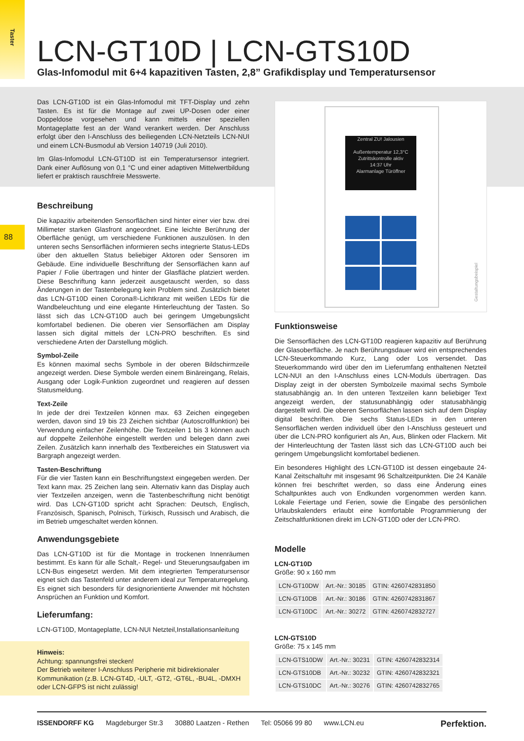Taster
88
LCN-GT10D | LCN-GTS10D
Glas-Infomodul mit 6+4 kapazitiven Tasten, 2,8” Grafikdisplay und Temperatursensor
Das LCN-GT10D ist ein Glas-Infomodul mit TFT-Display und zehn Tasten. Es ist für die Montage auf zwei UP-Dosen oder einer Doppeldose vorgesehen und kann mittels einer speziellen Montageplatte fest an der Wand verankert werden. Der Anschluss erfolgt über den I-Anschluss des beiliegenden LCN-Netzteils LCN-NUI und einem LCN-Busmodul ab Version 140719 (Juli 2010).
Im Glas-Infomodul LCN-GT10D ist ein Temperatursensor integriert. Dank einer Auflösung von 0,1 °C und einer adaptiven Mittelwertbildung liefert er praktisch rauschfreie Messwerte.
Beschreibung
Die kapazitiv arbeitenden Sensorflächen sind hinter einer vier bzw. drei Millimeter starken Glasfront angeordnet. Eine leichte Berührung der Oberfläche genügt, um verschiedene Funktionen auszulösen. In den unteren sechs Sensorflächen informieren sechs integrierte Status-LEDs über den aktuellen Status beliebiger Aktoren oder Sensoren im Gebäude. Eine individuelle Beschriftung der Sensorflächen kann auf Papier / Folie übertragen und hinter der Glasfläche platziert werden. Diese Beschriftung kann jederzeit ausgetauscht werden, so dass Änderungen in der Tastenbelegung kein Problem sind. Zusätzlich bietet das LCN-GT10D einen Corona®-Lichtkranz mit weißen LEDs für die Wandbeleuchtung und eine elegante Hinterleuchtung der Tasten. So lässt sich das LCN-GT10D auch bei geringem Umgebungslicht komfortabel bedienen. Die oberen vier Sensorflächen am Display lassen sich digital mittels der LCN-PRO beschriften. Es sind verschiedene Arten der Darstellung möglich.
Symbol-Zeile
Es können maximal sechs Symbole in der oberen Bildschirmzeile angezeigt werden. Diese Symbole werden einem Binäreingang, Relais, Ausgang oder Logik-Funktion zugeordnet und reagieren auf dessen Statusmeldung.
Text-Zeile
In jede der drei Textzeilen können max. 63 Zeichen eingegeben werden, davon sind 19 bis 23 Zeichen sichtbar (Autoscrollfunktion) bei Verwendung einfacher Zeilenhöhe. Die Textzeilen 1 bis 3 können auch auf doppelte Zeilenhöhe eingestellt werden und belegen dann zwei Zeilen. Zusätzlich kann innerhalb des Textbereiches ein Statuswert via Bargraph angezeigt werden.
Tasten-Beschriftung
Für die vier Tasten kann ein Beschriftungstext eingegeben werden. Der Text kann max. 25 Zeichen lang sein. Alternativ kann das Display auch vier Textzeilen anzeigen, wenn die Tastenbeschriftung nicht benötigt wird. Das LCN-GT10D spricht acht Sprachen: Deutsch, Englisch, Französisch, Spanisch, Polnisch, Türkisch, Russisch und Arabisch, die im Betrieb umgeschaltet werden können.
Anwendungsgebiete
Das LCN-GT10D ist für die Montage in trockenen Innenräumen bestimmt. Es kann für alle Schalt,- Regel- und Steuerungsaufgaben im LCN-Bus eingesetzt werden. Mit dem integrierten Temperatursensor eignet sich das Tastenfeld unter anderem ideal zur Temperaturregelung. Es eignet sich besonders für designorientierte Anwender mit höchsten Ansprüchen an Funktion und Komfort.
Lieferumfang:
LCN-GT10D, Montageplatte, LCN-NUI Netzteil,Installationsanleitung
Zentral ZU! Jalousien
Außentemperatur 12,3°C
Zutrittskontrolle aktiv
14:37 Uhr
Alarmanlage Türöffner
Gestaltungsbeispiel
Funktionsweise
Die Sensorflächen des LCN-GT10D reagieren kapazitiv auf Berührung der Glasoberfläche. Je nach Berührungsdauer wird ein entsprechendes LCN-Steuerkommando Kurz, Lang oder Los versendet. Das Steuerkommando wird über den im Lieferumfang enthaltenen Netzteil LCN-NUI an den I-Anschluss eines LCN-Moduls übertragen. Das Display zeigt in der obersten Symbolzeile maximal sechs Symbole statusabhängig an. In den unteren Textzeilen kann beliebiger Text angezeigt werden, der statusunabhängig oder statusabhängig dargestellt wird. Die oberen Sensorflächen lassen sich auf dem Display digital beschriften. Die sechs Status-LEDs in den unteren Sensorflächen werden individuell über den I-Anschluss gesteuert und über die LCN-PRO konfiguriert als An, Aus, Blinken oder Flackern. Mit der Hinterleuchtung der Tasten lässt sich das LCN-GT10D auch bei geringem Umgebungslicht komfortabel bedienen.
Ein besonderes Highlight des LCN-GT10D ist dessen eingebaute 24-Kanal Zeitschaltuhr mit insgesamt 96 Schaltzeitpunkten. Die 24 Kanäle können frei beschriftet werden, so dass eine Änderung eines Schaltpunktes auch von Endkunden vorgenommen werden kann. Lokale Feiertage und Ferien, sowie die Eingabe des persönlichen Urlaubskalenders erlaubt eine komfortable Programmierung der Zeitschaltfunktionen direkt im LCN-GT10D oder der LCN-PRO.
Modelle
LCN-GT10D
Größe: 90 x 160 mm
| LCN-GT10DW | Art.-Nr.: 30185 | GTIN: 4260742831850 |
| LCN-GT10DB | Art.-Nr.: 30186 | GTIN: 4260742831867 |
| LCN-GT10DC | Art.-Nr.: 30272 | GTIN: 4260742832727 |
LCN-GTS10D
Größe: 75 x 145 mm
| LCN-GTS10DW | Art.-Nr.: 30231 | GTIN: 4260742832314 |
| LCN-GTS10DB | Art.-Nr.: 30232 | GTIN: 4260742832321 |
| LCN-GTS10DC | Art.-Nr.: 30276 | GTIN: 4260742832765 |
Hinweis:
Achtung: spannungsfrei stecken!
Der Betrieb weiterer I-Anschluss Peripherie mit bidirektionaler Kommunikation (z.B. LCN-GT4D, -ULT, -GT2, -GT6L, -BU4L, -DMXH oder LCN-GFPS ist nicht zulässig!
ISSENDORFF KG Magdeburger Str.3 30880 Laatzen - Rethen Tel: 05066 99 80 www.LCN.eu Perfektion.